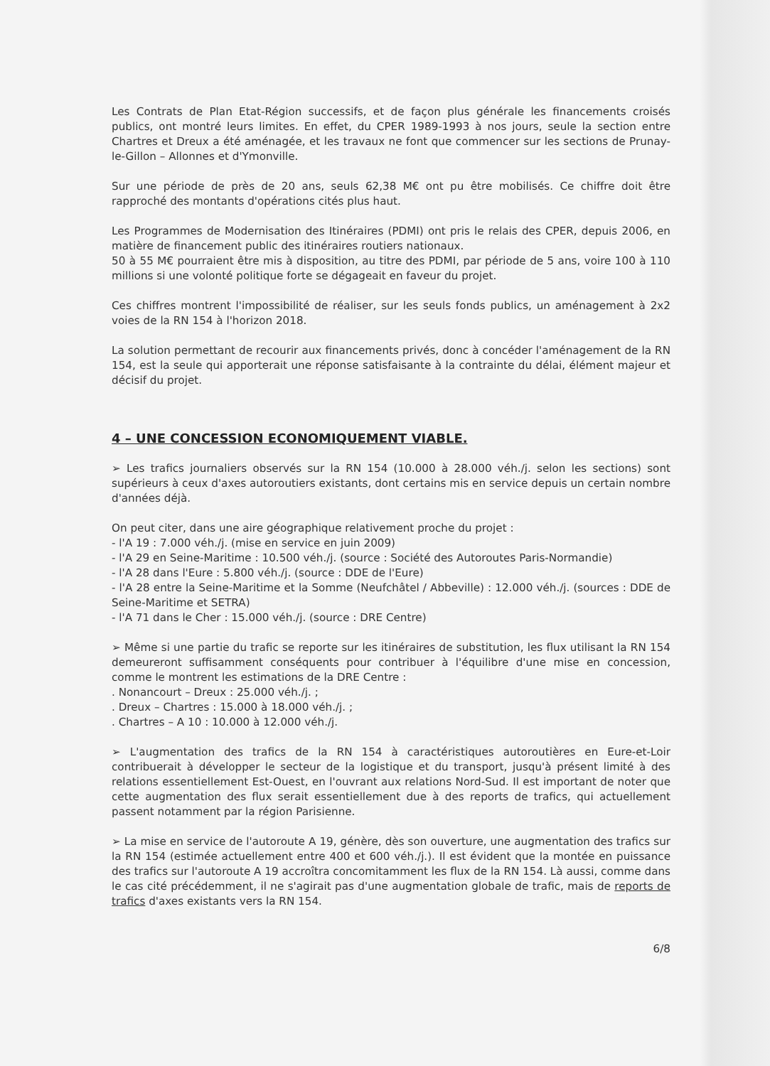Les Contrats de Plan Etat-Région successifs, et de façon plus générale les financements croisés publics, ont montré leurs limites. En effet, du CPER 1989-1993 à nos jours, seule la section entre Chartres et Dreux a été aménagée, et les travaux ne font que commencer sur les sections de Prunay-le-Gillon – Allonnes et d'Ymonville.
Sur une période de près de 20 ans, seuls 62,38 M€ ont pu être mobilisés. Ce chiffre doit être rapproché des montants d'opérations cités plus haut.
Les Programmes de Modernisation des Itinéraires (PDMI) ont pris le relais des CPER, depuis 2006, en matière de financement public des itinéraires routiers nationaux.
50 à 55 M€ pourraient être mis à disposition, au titre des PDMI, par période de 5 ans, voire 100 à 110 millions si une volonté politique forte se dégageait en faveur du projet.
Ces chiffres montrent l'impossibilité de réaliser, sur les seuls fonds publics, un aménagement à 2x2 voies de la RN 154 à l'horizon 2018.
La solution permettant de recourir aux financements privés, donc à concéder l'aménagement de la RN 154, est la seule qui apporterait une réponse satisfaisante à la contrainte du délai, élément majeur et décisif du projet.
4 – UNE CONCESSION ECONOMIQUEMENT VIABLE.
➢ Les trafics journaliers observés sur la RN 154 (10.000 à 28.000 véh./j. selon les sections) sont supérieurs à ceux d'axes autoroutiers existants, dont certains mis en service depuis un certain nombre d'années déjà.
On peut citer, dans une aire géographique relativement proche du projet :
- l'A 19 : 7.000 véh./j. (mise en service en juin 2009)
- l'A 29 en Seine-Maritime : 10.500 véh./j. (source : Société des Autoroutes Paris-Normandie)
- l'A 28 dans l'Eure : 5.800 véh./j. (source : DDE de l'Eure)
- l'A 28 entre la Seine-Maritime et la Somme (Neufchâtel / Abbeville) : 12.000 véh./j. (sources : DDE de Seine-Maritime et SETRA)
- l'A 71 dans le Cher : 15.000 véh./j. (source : DRE Centre)
➢ Même si une partie du trafic se reporte sur les itinéraires de substitution, les flux utilisant la RN 154 demeureront suffisamment conséquents pour contribuer à l'équilibre d'une mise en concession, comme le montrent les estimations de la DRE Centre :
. Nonancourt – Dreux : 25.000 véh./j. ;
. Dreux – Chartres : 15.000 à 18.000 véh./j. ;
. Chartres – A 10 : 10.000 à 12.000 véh./j.
➢ L'augmentation des trafics de la RN 154 à caractéristiques autoroutières en Eure-et-Loir contribuerait à développer le secteur de la logistique et du transport, jusqu'à présent limité à des relations essentiellement Est-Ouest, en l'ouvrant aux relations Nord-Sud. Il est important de noter que cette augmentation des flux serait essentiellement due à des reports de trafics, qui actuellement passent notamment par la région Parisienne.
➢ La mise en service de l'autoroute A 19, génère, dès son ouverture, une augmentation des trafics sur la RN 154 (estimée actuellement entre 400 et 600 véh./j.). Il est évident que la montée en puissance des trafics sur l'autoroute A 19 accroîtra concomitamment les flux de la RN 154. Là aussi, comme dans le cas cité précédemment, il ne s'agirait pas d'une augmentation globale de trafic, mais de reports de trafics d'axes existants vers la RN 154.
6/8